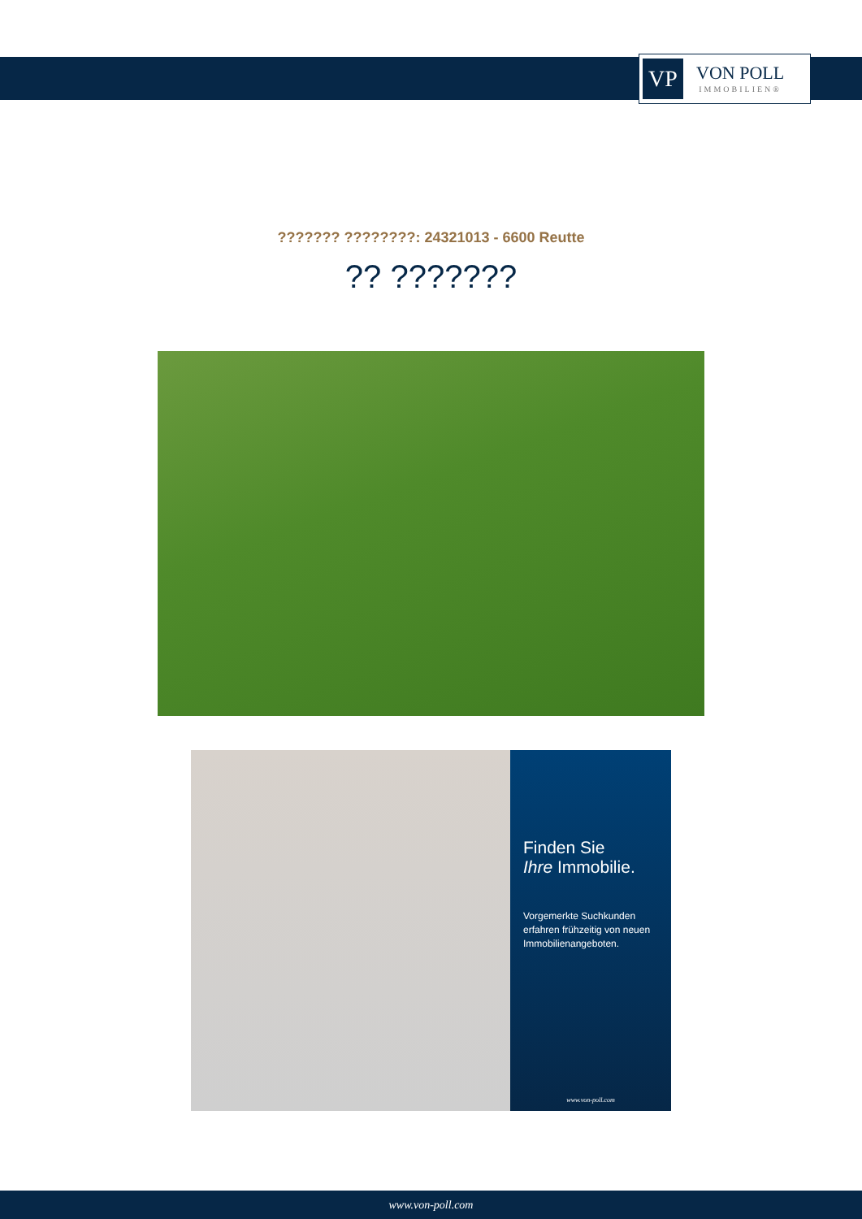VP
VON POLL
IMMOBILIEN®
??????? ????????: 24321013 - 6600 Reutte
?? ???????
Finden Sie
Ihre Immobilie.
Vorgemerkte Suchkunden erfahren frühzeitig von neuen Immobilienangeboten.
www.von-poll.com
www.von-poll.com